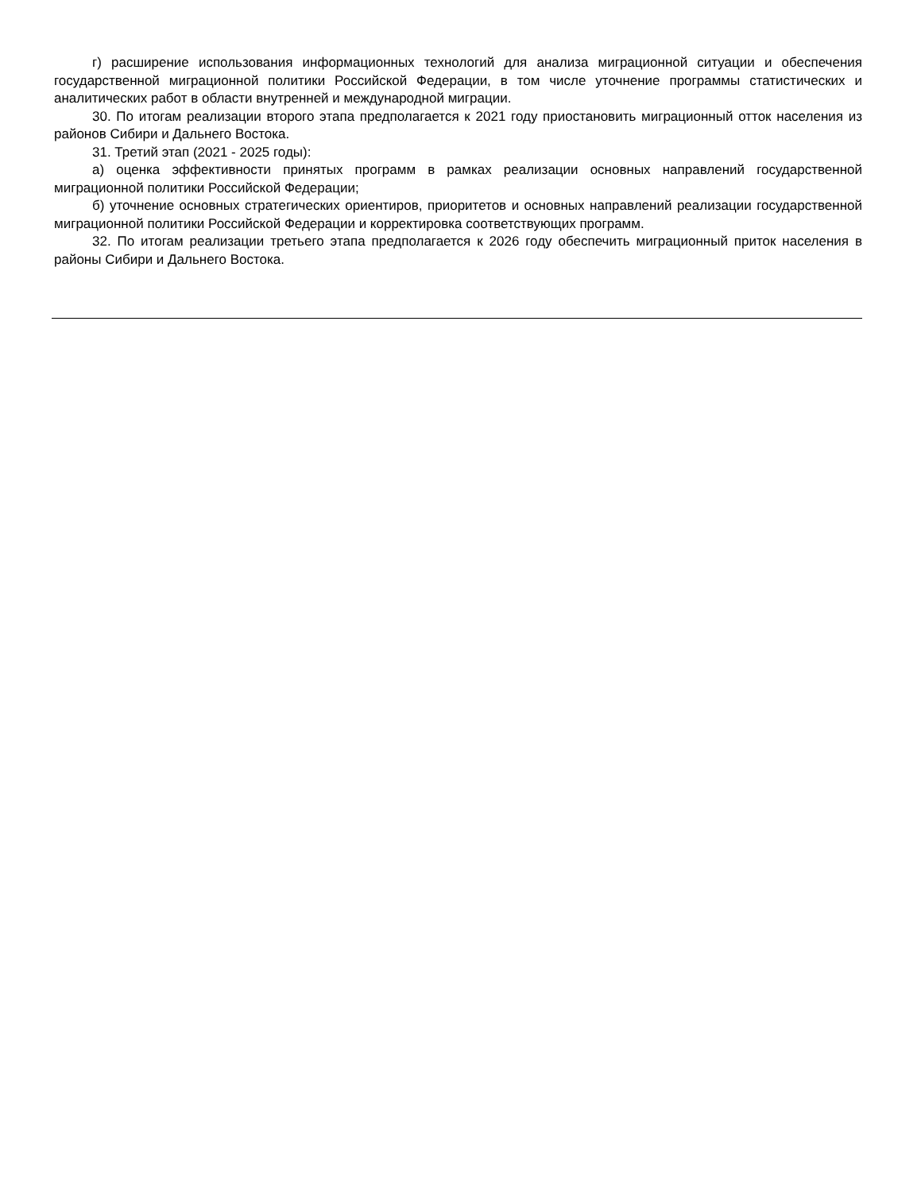г) расширение использования информационных технологий для анализа миграционной ситуации и обеспечения государственной миграционной политики Российской Федерации, в том числе уточнение программы статистических и аналитических работ в области внутренней и международной миграции.
30. По итогам реализации второго этапа предполагается к 2021 году приостановить миграционный отток населения из районов Сибири и Дальнего Востока.
31. Третий этап (2021 - 2025 годы):
а) оценка эффективности принятых программ в рамках реализации основных направлений государственной миграционной политики Российской Федерации;
б) уточнение основных стратегических ориентиров, приоритетов и основных направлений реализации государственной миграционной политики Российской Федерации и корректировка соответствующих программ.
32. По итогам реализации третьего этапа предполагается к 2026 году обеспечить миграционный приток населения в районы Сибири и Дальнего Востока.